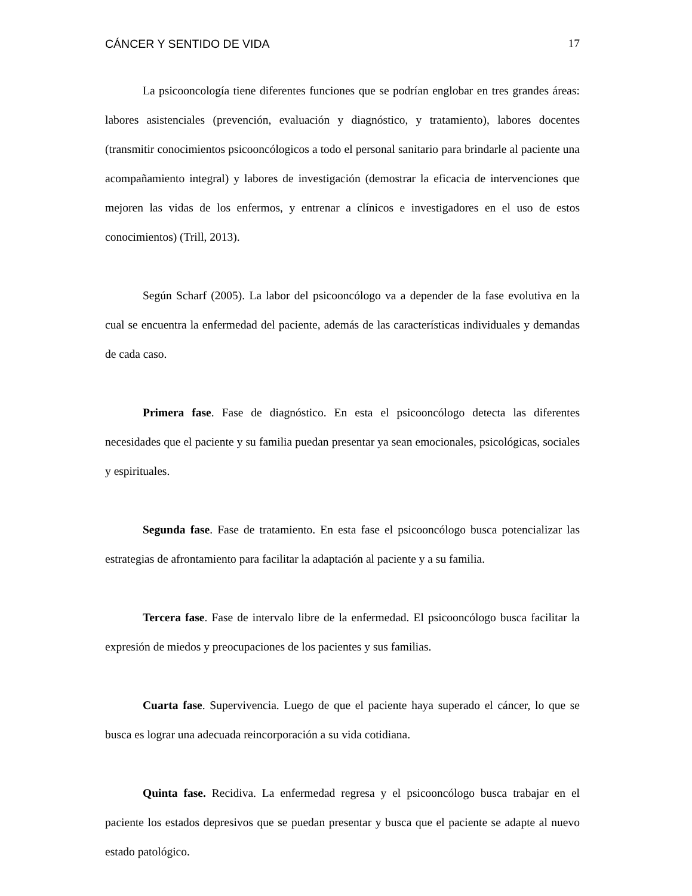CÁNCER Y SENTIDO DE VIDA 17
La psicooncología tiene diferentes funciones que se podrían englobar en tres grandes áreas: labores asistenciales (prevención, evaluación y diagnóstico, y tratamiento), labores docentes (transmitir conocimientos psicooncólogicos a todo el personal sanitario para brindarle al paciente una acompañamiento integral) y labores de investigación (demostrar la eficacia de intervenciones que mejoren las vidas de los enfermos, y entrenar a clínicos e investigadores en el uso de estos conocimientos) (Trill, 2013).
Según Scharf (2005). La labor del psicooncólogo va a depender de la fase evolutiva en la cual se encuentra la enfermedad del paciente, además de las características individuales y demandas de cada caso.
Primera fase. Fase de diagnóstico. En esta el psicooncólogo detecta las diferentes necesidades que el paciente y su familia puedan presentar ya sean emocionales, psicológicas, sociales y espirituales.
Segunda fase. Fase de tratamiento. En esta fase el psicooncólogo busca potencializar las estrategias de afrontamiento para facilitar la adaptación al paciente y a su familia.
Tercera fase. Fase de intervalo libre de la enfermedad. El psicooncólogo busca facilitar la expresión de miedos y preocupaciones de los pacientes y sus familias.
Cuarta fase. Supervivencia. Luego de que el paciente haya superado el cáncer, lo que se busca es lograr una adecuada reincorporación a su vida cotidiana.
Quinta fase. Recidiva. La enfermedad regresa y el psicooncólogo busca trabajar en el paciente los estados depresivos que se puedan presentar y busca que el paciente se adapte al nuevo estado patológico.